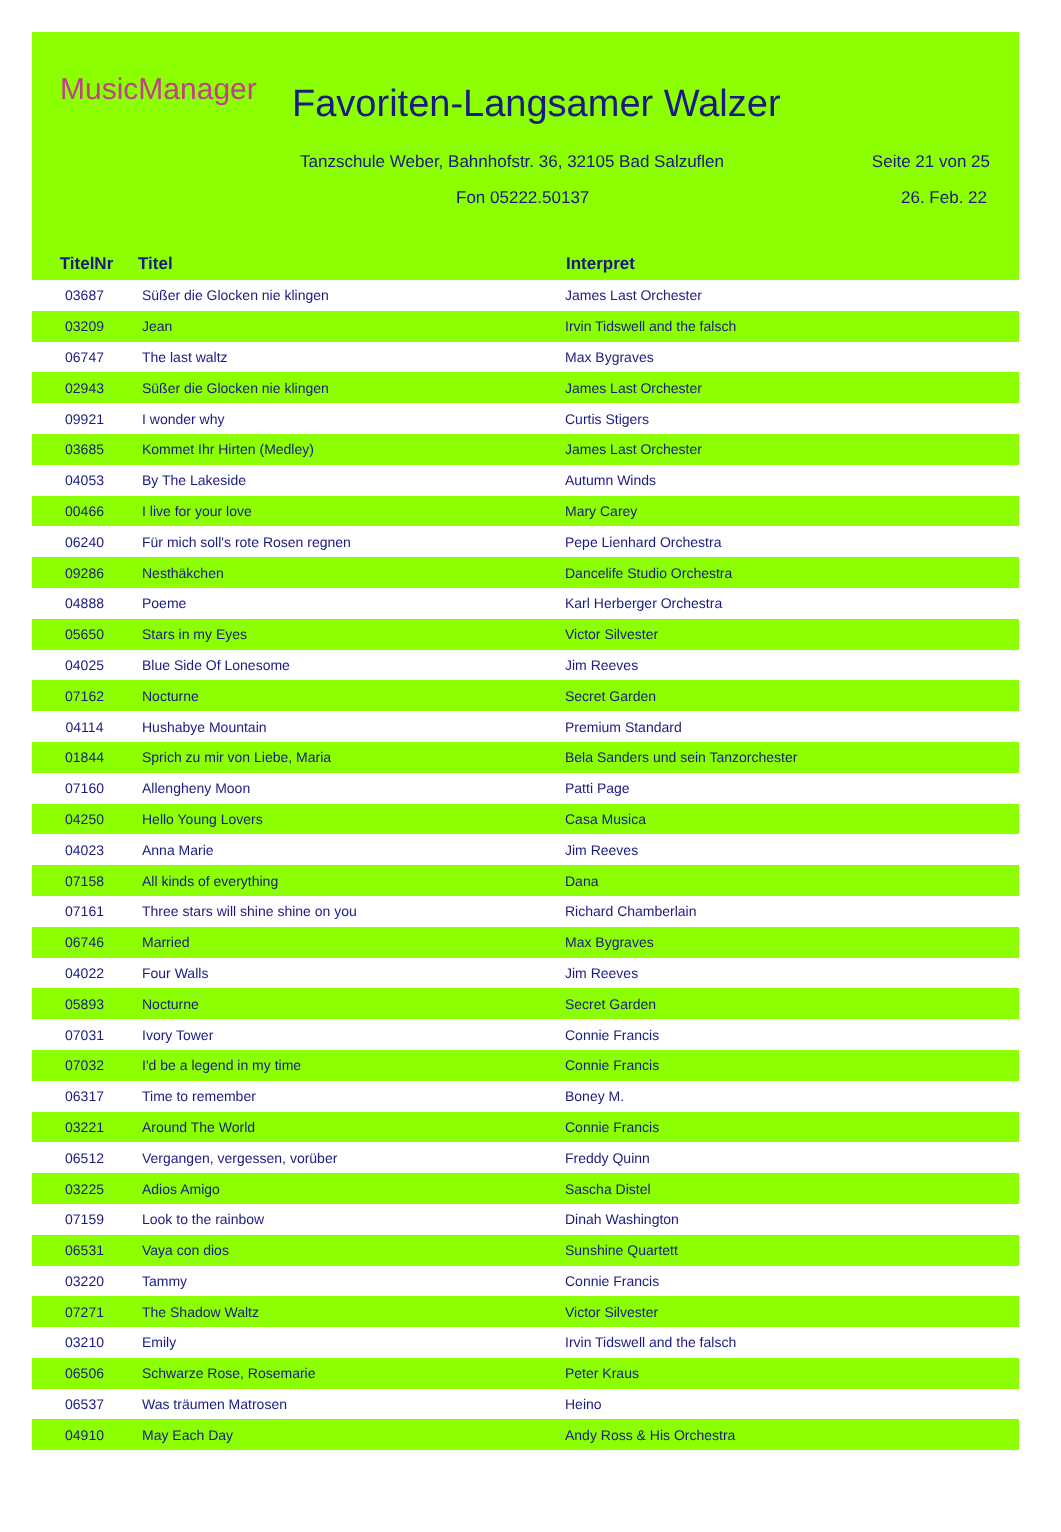MusicManager Favoriten-Langsamer Walzer
Tanzschule Weber, Bahnhofstr. 36, 32105 Bad Salzuflen
Seite 21 von 25
Fon 05222.50137 26. Feb. 22
| TitelNr | Titel | Interpret |
| --- | --- | --- |
| 03687 | Süßer die Glocken nie klingen | James Last Orchester |
| 03209 | Jean | Irvin Tidswell and the falsch |
| 06747 | The last waltz | Max Bygraves |
| 02943 | Süßer die Glocken nie klingen | James Last Orchester |
| 09921 | I wonder why | Curtis Stigers |
| 03685 | Kommet Ihr Hirten (Medley) | James Last Orchester |
| 04053 | By The Lakeside | Autumn Winds |
| 00466 | I live for your love | Mary Carey |
| 06240 | Für mich soll's rote Rosen regnen | Pepe Lienhard Orchestra |
| 09286 | Nesthäkchen | Dancelife Studio Orchestra |
| 04888 | Poeme | Karl Herberger Orchestra |
| 05650 | Stars in my Eyes | Victor Silvester |
| 04025 | Blue Side Of Lonesome | Jim Reeves |
| 07162 | Nocturne | Secret Garden |
| 04114 | Hushabye Mountain | Premium Standard |
| 01844 | Sprich zu mir von Liebe, Maria | Bela Sanders und sein Tanzorchester |
| 07160 | Allengheny Moon | Patti Page |
| 04250 | Hello Young Lovers | Casa Musica |
| 04023 | Anna Marie | Jim Reeves |
| 07158 | All kinds of everything | Dana |
| 07161 | Three stars will shine shine on you | Richard Chamberlain |
| 06746 | Married | Max Bygraves |
| 04022 | Four Walls | Jim Reeves |
| 05893 | Nocturne | Secret Garden |
| 07031 | Ivory Tower | Connie Francis |
| 07032 | I'd be a legend in my time | Connie Francis |
| 06317 | Time to remember | Boney M. |
| 03221 | Around The World | Connie Francis |
| 06512 | Vergangen, vergessen, vorüber | Freddy Quinn |
| 03225 | Adios Amigo | Sascha Distel |
| 07159 | Look to the rainbow | Dinah Washington |
| 06531 | Vaya con dios | Sunshine Quartett |
| 03220 | Tammy | Connie Francis |
| 07271 | The Shadow Waltz | Victor Silvester |
| 03210 | Emily | Irvin Tidswell and the falsch |
| 06506 | Schwarze Rose, Rosemarie | Peter Kraus |
| 06537 | Was träumen Matrosen | Heino |
| 04910 | May Each Day | Andy Ross & His Orchestra |